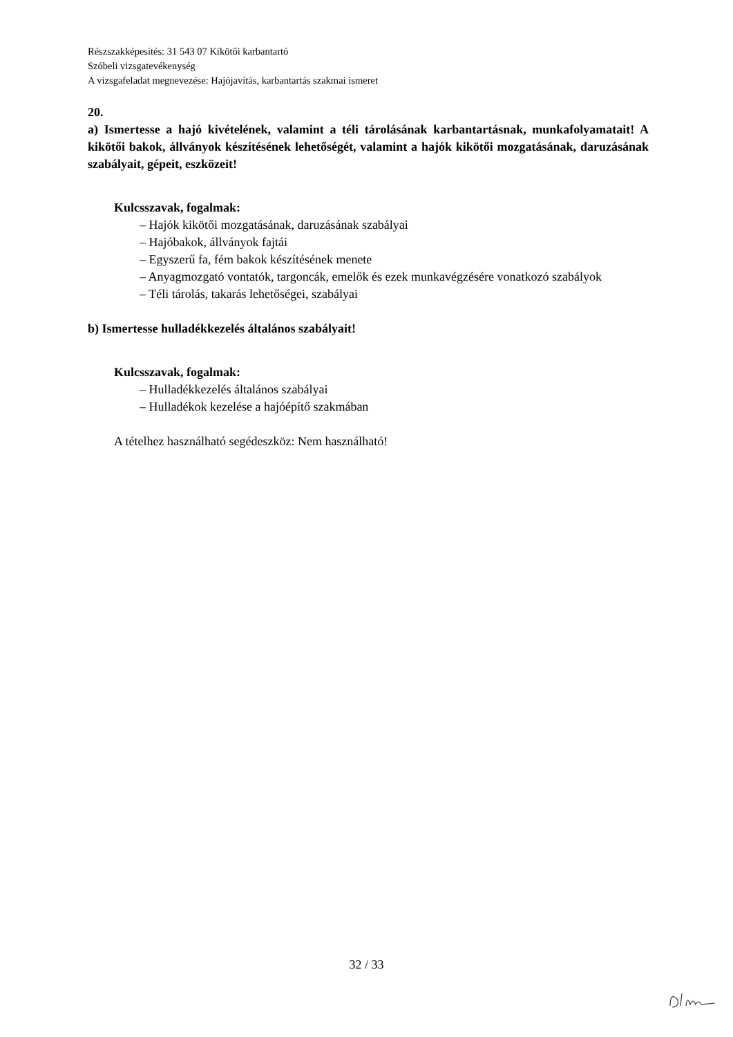Részszakképesítés: 31 543 07 Kikötői karbantartó
Szóbeli vizsgatevékenység
A vizsgafeladat megnevezése: Hajójavítás, karbantartás szakmai ismeret
20.
a) Ismertesse a hajó kivételének, valamint a téli tárolásának karbantartásnak, munkafolyamatait! A kikötői bakok, állványok készítésének lehetőségét, valamint a hajók kikötői mozgatásának, daruzásának szabályait, gépeit, eszközeit!
Kulcsszavak, fogalmak:
– Hajók kikötői mozgatásának, daruzásának szabályai
– Hajóbakok, állványok fajtái
– Egyszerű fa, fém bakok készítésének menete
– Anyagmozgató vontatók, targoncák, emelők és ezek munkavégzésére vonatkozó szabályok
– Téli tárolás, takarás lehetőségei, szabályai
b) Ismertesse hulladékkezelés általános szabályait!
Kulcsszavak, fogalmak:
– Hulladékkezelés általános szabályai
– Hulladékok kezelése a hajóépítő szakmában
A tételhez használható segédeszköz: Nem használható!
32 / 33